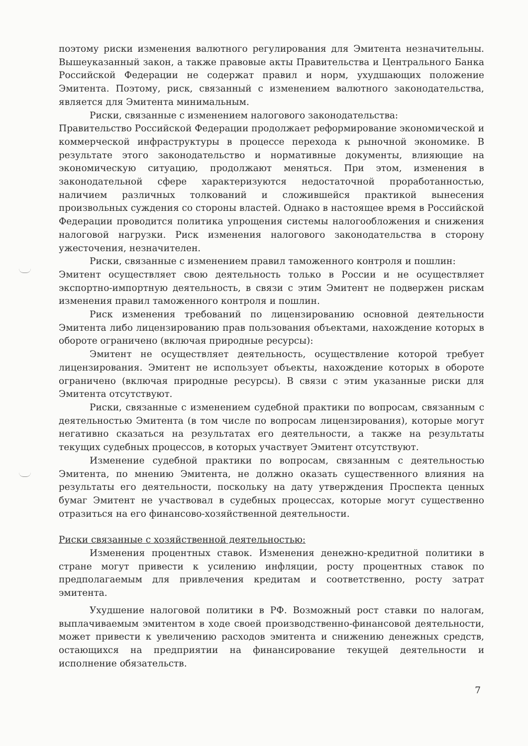поэтому риски изменения валютного регулирования для Эмитента незначительны. Вышеуказанный закон, а также правовые акты Правительства и Центрального Банка Российской Федерации не содержат правил и норм, ухудшающих положение Эмитента. Поэтому, риск, связанный с изменением валютного законодательства, является для Эмитента минимальным.
Риски, связанные с изменением налогового законодательства:
Правительство Российской Федерации продолжает реформирование экономической и коммерческой инфраструктуры в процессе перехода к рыночной экономике. В результате этого законодательство и нормативные документы, влияющие на экономическую ситуацию, продолжают меняться. При этом, изменения в законодательной сфере характеризуются недостаточной проработанностью, наличием различных толкований и сложившейся практикой вынесения произвольных суждения со стороны властей. Однако в настоящее время в Российской Федерации проводится политика упрощения системы налогообложения и снижения налоговой нагрузки. Риск изменения налогового законодательства в сторону ужесточения, незначителен.
Риски, связанные с изменением правил таможенного контроля и пошлин:
Эмитент осуществляет свою деятельность только в России и не осуществляет экспортно-импортную деятельность, в связи с этим Эмитент не подвержен рискам изменения правил таможенного контроля и пошлин.
Риск изменения требований по лицензированию основной деятельности Эмитента либо лицензированию прав пользования объектами, нахождение которых в обороте ограничено (включая природные ресурсы):
Эмитент не осуществляет деятельность, осуществление которой требует лицензирования. Эмитент не использует объекты, нахождение которых в обороте ограничено (включая природные ресурсы). В связи с этим указанные риски для Эмитента отсутствуют.
Риски, связанные с изменением судебной практики по вопросам, связанным с деятельностью Эмитента (в том числе по вопросам лицензирования), которые могут негативно сказаться на результатах его деятельности, а также на результаты текущих судебных процессов, в которых участвует Эмитент отсутствуют.
Изменение судебной практики по вопросам, связанным с деятельностью Эмитента, по мнению Эмитента, не должно оказать существенного влияния на результаты его деятельности, поскольку на дату утверждения Проспекта ценных бумаг Эмитент не участвовал в судебных процессах, которые могут существенно отразиться на его финансово-хозяйственной деятельности.
Риски связанные с хозяйственной деятельностью:
Изменения процентных ставок. Изменения денежно-кредитной политики в стране могут привести к усилению инфляции, росту процентных ставок по предполагаемым для привлечения кредитам и соответственно, росту затрат эмитента.
Ухудшение налоговой политики в РФ. Возможный рост ставки по налогам, выплачиваемым эмитентом в ходе своей производственно-финансовой деятельности, может привести к увеличению расходов эмитента и снижению денежных средств, остающихся на предприятии на финансирование текущей деятельности и исполнение обязательств.
7